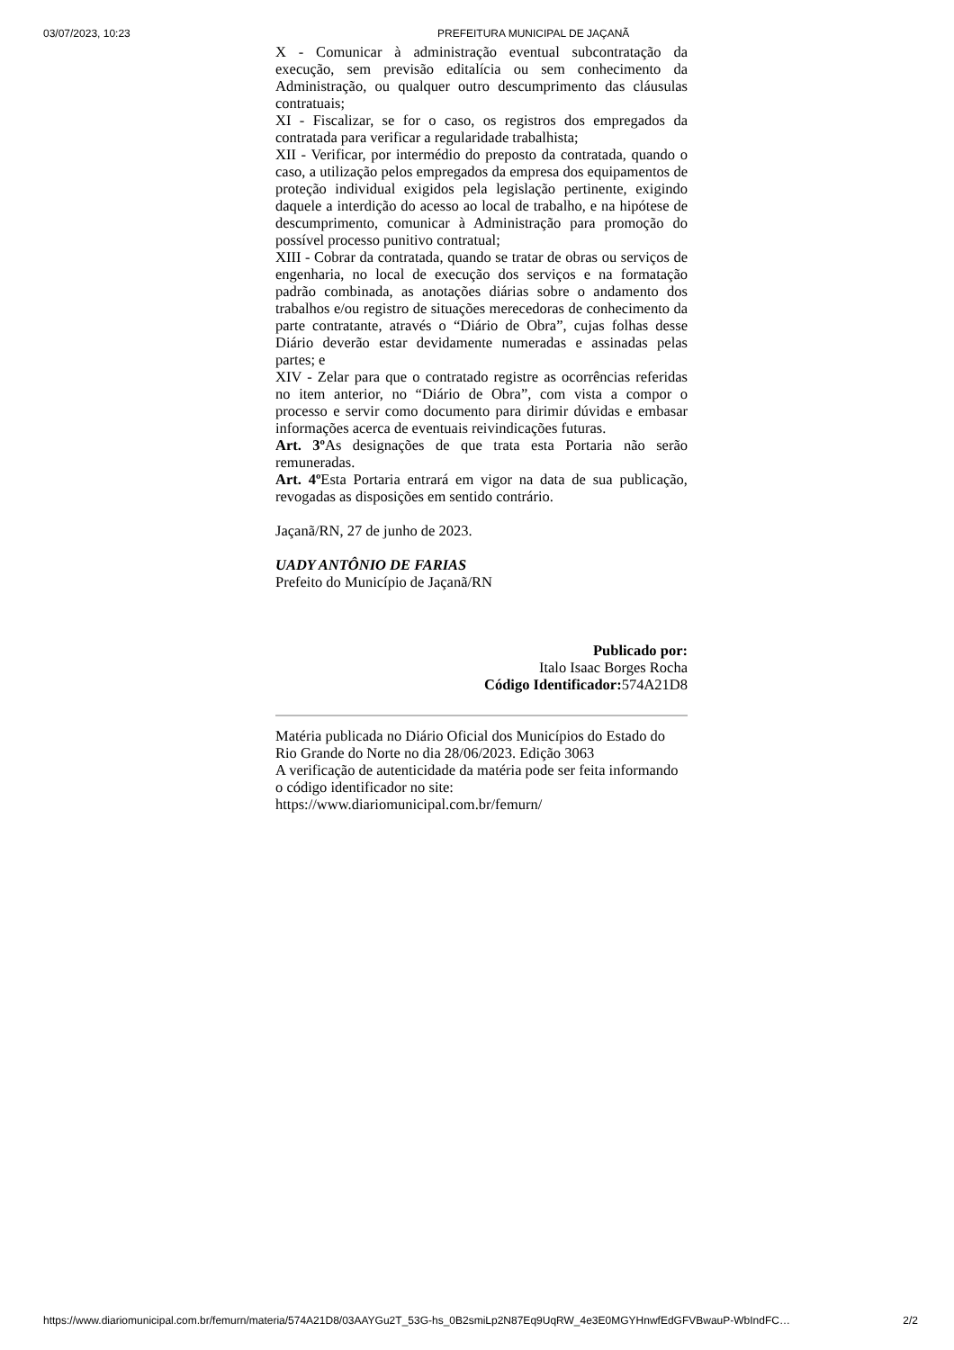03/07/2023, 10:23 PREFEITURA MUNICIPAL DE JAÇANÃ
X - Comunicar à administração eventual subcontratação da execução, sem previsão editalícia ou sem conhecimento da Administração, ou qualquer outro descumprimento das cláusulas contratuais;
XI - Fiscalizar, se for o caso, os registros dos empregados da contratada para verificar a regularidade trabalhista;
XII - Verificar, por intermédio do preposto da contratada, quando o caso, a utilização pelos empregados da empresa dos equipamentos de proteção individual exigidos pela legislação pertinente, exigindo daquele a interdição do acesso ao local de trabalho, e na hipótese de descumprimento, comunicar à Administração para promoção do possível processo punitivo contratual;
XIII - Cobrar da contratada, quando se tratar de obras ou serviços de engenharia, no local de execução dos serviços e na formatação padrão combinada, as anotações diárias sobre o andamento dos trabalhos e/ou registro de situações merecedoras de conhecimento da parte contratante, através o “Diário de Obra”, cujas folhas desse Diário deverão estar devidamente numeradas e assinadas pelas partes; e
XIV - Zelar para que o contratado registre as ocorrências referidas no item anterior, no “Diário de Obra”, com vista a compor o processo e servir como documento para dirimir dúvidas e embasar informações acerca de eventuais reivindicações futuras.
Art. 3º As designações de que trata esta Portaria não serão remuneradas.
Art. 4º Esta Portaria entrará em vigor na data de sua publicação, revogadas as disposições em sentido contrário.
Jaçanã/RN, 27 de junho de 2023.
UADY ANTÔNIO DE FARIAS
Prefeito do Município de Jaçanã/RN
Publicado por:
Italo Isaac Borges Rocha
Código Identificador: 574A21D8
Matéria publicada no Diário Oficial dos Municípios do Estado do Rio Grande do Norte no dia 28/06/2023. Edição 3063
A verificação de autenticidade da matéria pode ser feita informando o código identificador no site:
https://www.diariomunicipal.com.br/femurn/
https://www.diariomunicipal.com.br/femurn/materia/574A21D8/03AAYGu2T_53G-hs_0B2smiLp2N87Eq9UqRW_4e3E0MGYHnwfEdGFVBwauP-WbIndFC… 2/2